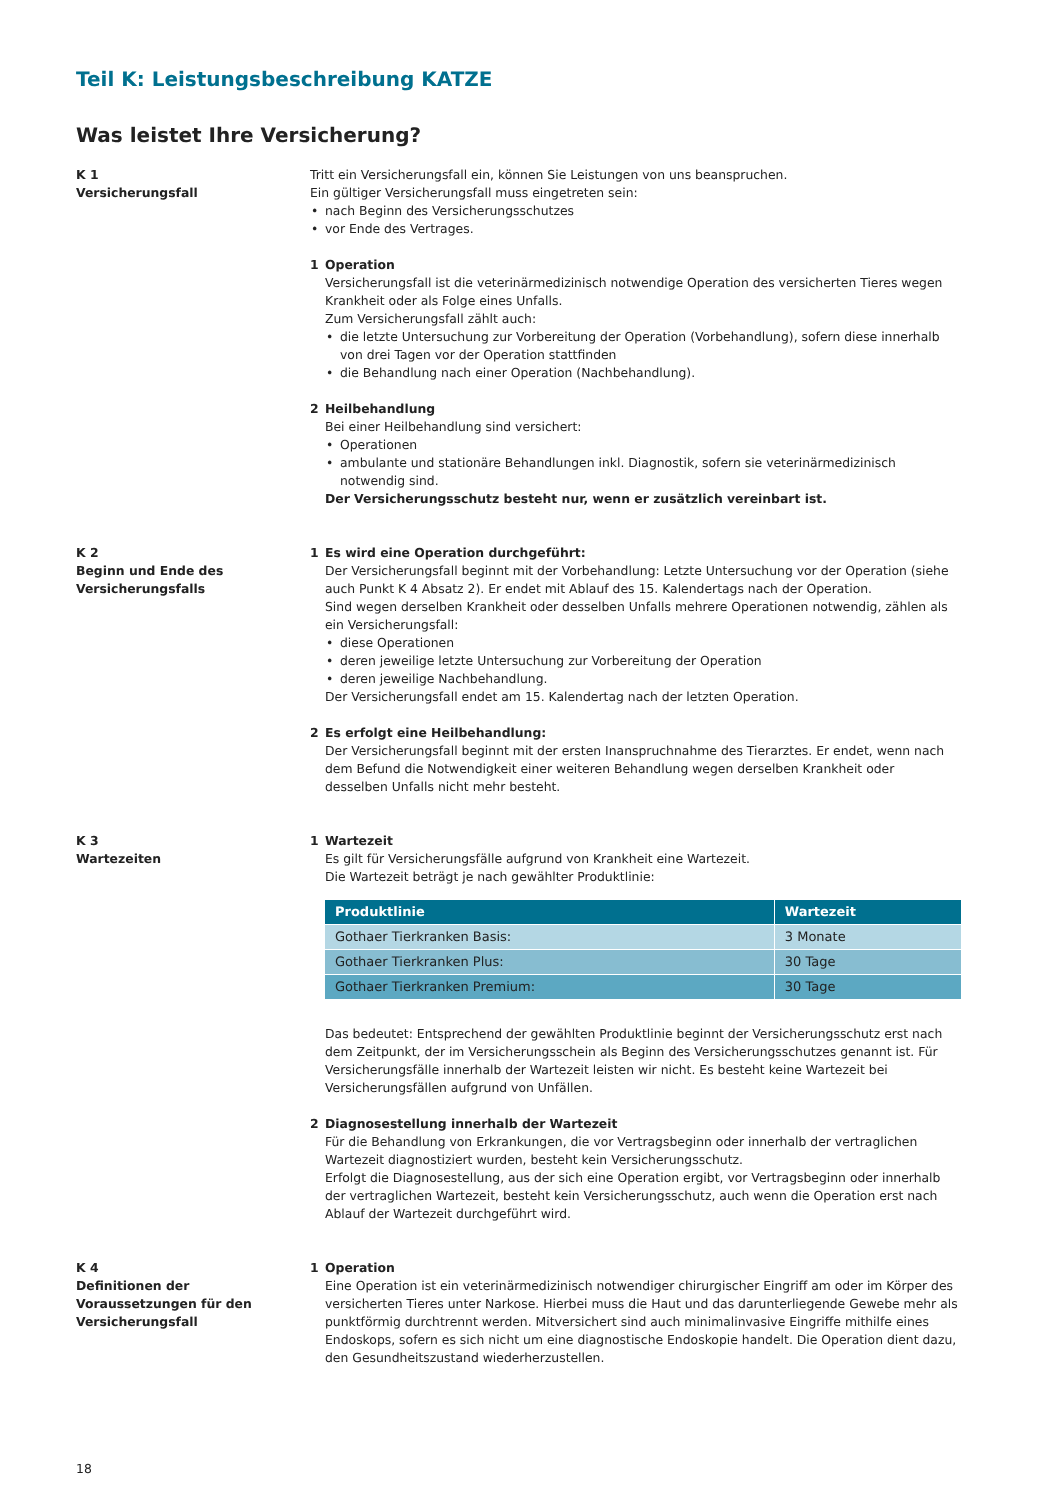Teil K: Leistungsbeschreibung KATZE
Was leistet Ihre Versicherung?
K 1
Versicherungsfall
Tritt ein Versicherungsfall ein, können Sie Leistungen von uns beanspruchen.
Ein gültiger Versicherungsfall muss eingetreten sein:
nach Beginn des Versicherungsschutzes
vor Ende des Vertrages.
1 Operation
Versicherungsfall ist die veterinärmedizinisch notwendige Operation des versicherten Tieres wegen Krankheit oder als Folge eines Unfalls.
Zum Versicherungsfall zählt auch:
die letzte Untersuchung zur Vorbereitung der Operation (Vorbehandlung), sofern diese innerhalb von drei Tagen vor der Operation stattfinden
die Behandlung nach einer Operation (Nachbehandlung).
2 Heilbehandlung
Bei einer Heilbehandlung sind versichert:
Operationen
ambulante und stationäre Behandlungen inkl. Diagnostik, sofern sie veterinärmedizinisch notwendig sind.
Der Versicherungsschutz besteht nur, wenn er zusätzlich vereinbart ist.
K 2
Beginn und Ende des
Versicherungsfalls
1 Es wird eine Operation durchgeführt:
Der Versicherungsfall beginnt mit der Vorbehandlung: Letzte Untersuchung vor der Operation (siehe auch Punkt K 4 Absatz 2). Er endet mit Ablauf des 15. Kalendertags nach der Operation.
Sind wegen derselben Krankheit oder desselben Unfalls mehrere Operationen notwendig, zählen als ein Versicherungsfall:
diese Operationen
deren jeweilige letzte Untersuchung zur Vorbereitung der Operation
deren jeweilige Nachbehandlung.
Der Versicherungsfall endet am 15. Kalendertag nach der letzten Operation.
2 Es erfolgt eine Heilbehandlung:
Der Versicherungsfall beginnt mit der ersten Inanspruchnahme des Tierarztes. Er endet, wenn nach dem Befund die Notwendigkeit einer weiteren Behandlung wegen derselben Krankheit oder desselben Unfalls nicht mehr besteht.
K 3
Wartezeiten
1 Wartezeit
Es gilt für Versicherungsfälle aufgrund von Krankheit eine Wartezeit.
Die Wartezeit beträgt je nach gewählter Produktlinie:
| Produktlinie | Wartezeit |
| --- | --- |
| Gothaer Tierkranken Basis: | 3 Monate |
| Gothaer Tierkranken Plus: | 30 Tage |
| Gothaer Tierkranken Premium: | 30 Tage |
Das bedeutet: Entsprechend der gewählten Produktlinie beginnt der Versicherungsschutz erst nach dem Zeitpunkt, der im Versicherungsschein als Beginn des Versicherungsschutzes genannt ist. Für Versicherungsfälle innerhalb der Wartezeit leisten wir nicht. Es besteht keine Wartezeit bei Versicherungsfällen aufgrund von Unfällen.
2 Diagnosestellung innerhalb der Wartezeit
Für die Behandlung von Erkrankungen, die vor Vertragsbeginn oder innerhalb der vertraglichen Wartezeit diagnostiziert wurden, besteht kein Versicherungsschutz.
Erfolgt die Diagnosestellung, aus der sich eine Operation ergibt, vor Vertragsbeginn oder innerhalb der vertraglichen Wartezeit, besteht kein Versicherungsschutz, auch wenn die Operation erst nach Ablauf der Wartezeit durchgeführt wird.
K 4
Definitionen der
Voraussetzungen für den
Versicherungsfall
1 Operation
Eine Operation ist ein veterinärmedizinisch notwendiger chirurgischer Eingriff am oder im Körper des versicherten Tieres unter Narkose. Hierbei muss die Haut und das darunterliegende Gewebe mehr als punktförmig durchtrennt werden. Mitversichert sind auch minimalinvasive Eingriffe mithilfe eines Endoskops, sofern es sich nicht um eine diagnostische Endoskopie handelt. Die Operation dient dazu, den Gesundheitszustand wiederherzustellen.
18